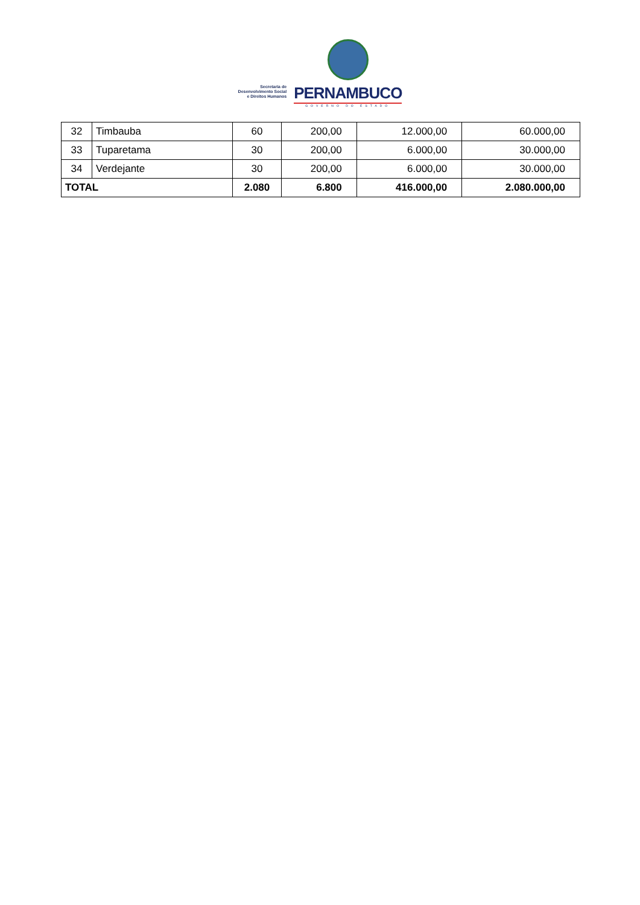Secretaria de
Desenvolvimento Social
e Direitos Humanos
PERNAMBUCO
GOVERNO DO ESTADO
| 32 | Timbauba | 60 | 200,00 | 12.000,00 | 60.000,00 |
| 33 | Tuparetama | 30 | 200,00 | 6.000,00 | 30.000,00 |
| 34 | Verdejante | 30 | 200,00 | 6.000,00 | 30.000,00 |
| TOTAL | | 2.080 | 6.800 | 416.000,00 | 2.080.000,00 |